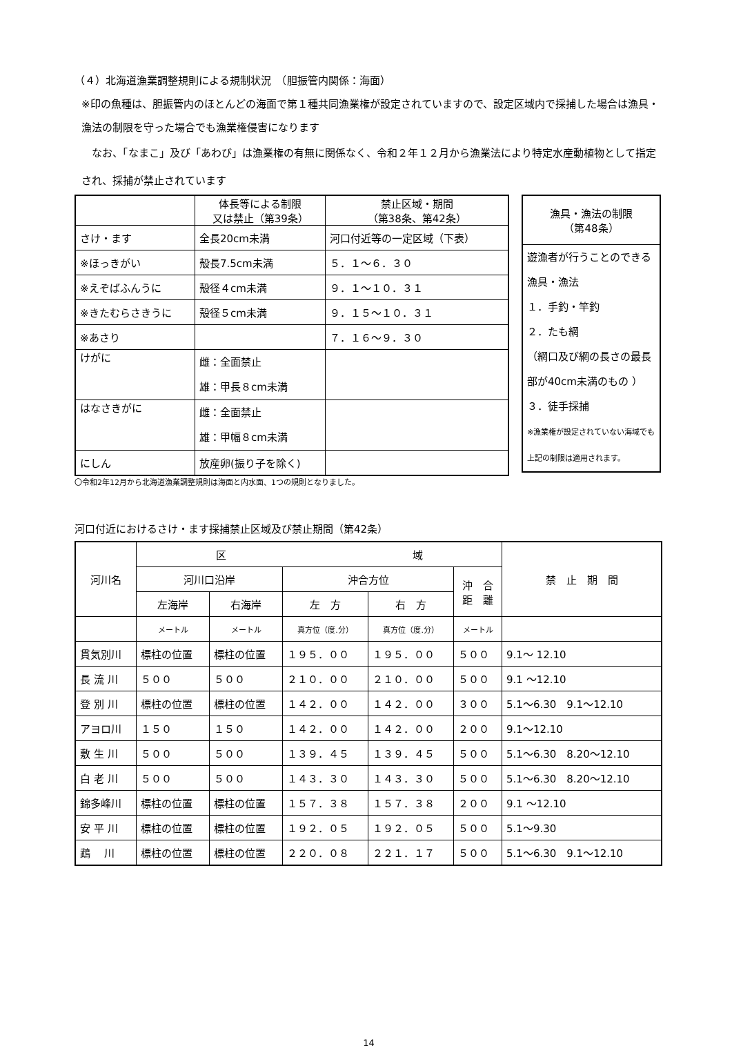（４）北海道漁業調整規則による規制状況　（胆振管内関係：海面）
※印の魚種は、胆振管内のほとんどの海面で第１種共同漁業権が設定されていますので、設定区域内で採捕した場合は漁具・漁法の制限を守った場合でも漁業権侵害になります
　なお、「なまこ」及び「あわび」は漁業権の有無に関係なく、令和２年１２月から漁業法により特定水産動植物として指定され、採捕が禁止されています
| | 体長等による制限 又は禁止（第39条） | 禁止区域・期間 （第38条、第42条） |
| --- | --- | --- |
| さけ・ます | 全長20cm未満 | 河口付近等の一定区域（下表） |
| ※ほっきがい | 殻長7.5cm未満 | ５．１～６．３０ |
| ※えぞばふんうに | 殻径４cm未満 | ９．１～１０．３１ |
| ※きたむらさきうに | 殻径５cm未満 | ９．１５～１０．３１ |
| ※あさり | | ７．１６～９．３０ |
| けがに | 雌：全面禁止 雄：甲長８cm未満 | |
| はなさきがに | 雌：全面禁止 雄：甲幅８cm未満 | |
| にしん | 放産卵(振り子を除く) | |
| 漁具・漁法の制限 （第48条） |
| 遊漁者が行うことのできる漁具・漁法 １．手釣・竿釣 ２．たも網 （網口及び網の長さの最長部が40cm未満のもの ） ３．徒手採捕 ※漁業権が設定されていない海域でも上記の制限は適用されます。 |
〇令和2年12月から北海道漁業調整規則は海面と内水面、1つの規則となりました。
河口付近におけるさけ・ます採捕禁止区域及び禁止期間（第42条）
| 河川名 | 区 域 | | | | | 禁 止 期 間 |
| --- | --- | --- | --- | --- | --- | --- |
| | 河川口沿岸 | | 沖合方位 | | 沖 合 距 離 | |
| | 左海岸 | 右海岸 | 左 方 | 右 方 | | |
| | メートル | メートル | 真方位（度.分） | 真方位（度.分） | メートル | |
| 貫気別川 | 標柱の位置 | 標柱の位置 | １９５．００ | １９５．００ | ５００ | 9.1～ 12.10 |
| 長 流 川 | ５００ | ５００ | ２１０．００ | ２１０．００ | ５００ | 9.1 ～12.10 |
| 登 別 川 | 標柱の位置 | 標柱の位置 | １４２．００ | １４２．００ | ３００ | 5.1～6.30 9.1～12.10 |
| アヨロ川 | １５０ | １５０ | １４２．００ | １４２．００ | ２００ | 9.1～12.10 |
| 敷 生 川 | ５００ | ５００ | １３９．４５ | １３９．４５ | ５００ | 5.1～6.30 8.20～12.10 |
| 白 老 川 | ５００ | ５００ | １４３．３０ | １４３．３０ | ５００ | 5.1～6.30 8.20～12.10 |
| 錦多峰川 | 標柱の位置 | 標柱の位置 | １５７．３８ | １５７．３８ | ２００ | 9.1 ～12.10 |
| 安 平 川 | 標柱の位置 | 標柱の位置 | １９２．０５ | １９２．０５ | ５００ | 5.1～9.30 |
| 鵡 川 | 標柱の位置 | 標柱の位置 | ２２０．０８ | ２２１．１７ | ５００ | 5.1～6.30 9.1～12.10 |
14